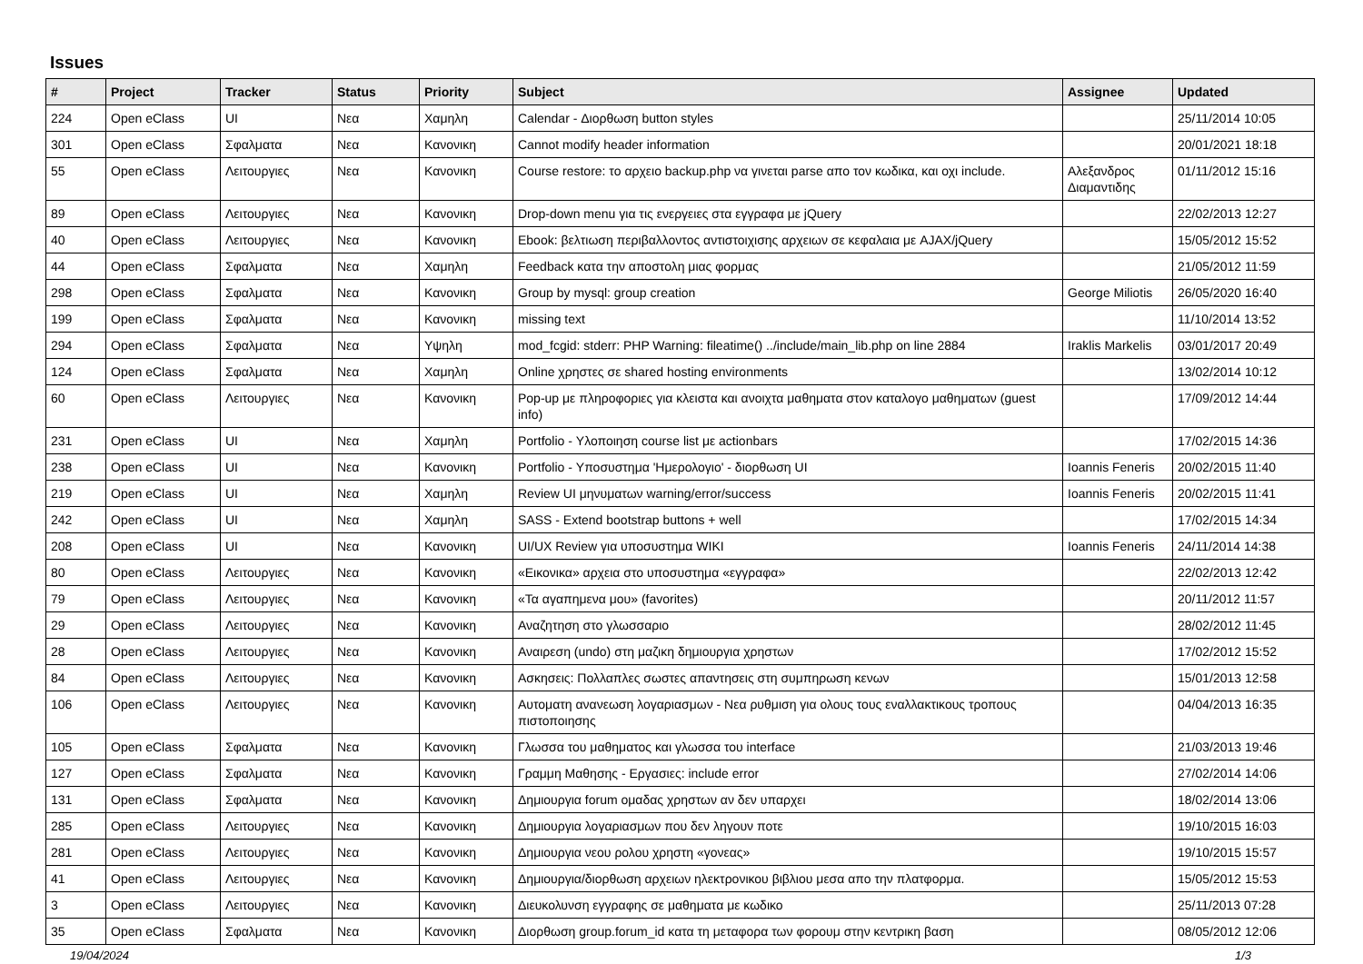Issues
| # | Project | Tracker | Status | Priority | Subject | Assignee | Updated |
| --- | --- | --- | --- | --- | --- | --- | --- |
| 224 | Open eClass | UI | Νεα | Χαμηλη | Calendar - Διορθωση button styles | | 25/11/2014 10:05 |
| 301 | Open eClass | Σφαλματα | Νεα | Κανονικη | Cannot modify header information | | 20/01/2021 18:18 |
| 55 | Open eClass | Λειτουργιες | Νεα | Κανονικη | Course restore: το αρχειο backup.php να γινεται parse απο τον κωδικα, και οχι include. | Αλεξανδρος Διαμαντιδης | 01/11/2012 15:16 |
| 89 | Open eClass | Λειτουργιες | Νεα | Κανονικη | Drop-down menu για τις ενεργειες στα εγγραφα με jQuery | | 22/02/2013 12:27 |
| 40 | Open eClass | Λειτουργιες | Νεα | Κανονικη | Ebook: βελτιωση περιβαλλοντος αντιστοιχισης αρχειων σε κεφαλαια με AJAX/jQuery | | 15/05/2012 15:52 |
| 44 | Open eClass | Σφαλματα | Νεα | Χαμηλη | Feedback κατα την αποστολη μιας φορμας | | 21/05/2012 11:59 |
| 298 | Open eClass | Σφαλματα | Νεα | Κανονικη | Group by mysql: group creation | George Miliotis | 26/05/2020 16:40 |
| 199 | Open eClass | Σφαλματα | Νεα | Κανονικη | missing text | | 11/10/2014 13:52 |
| 294 | Open eClass | Σφαλματα | Νεα | Υψηλη | mod_fcgid: stderr: PHP Warning: fileatime() ../include/main_lib.php on line 2884 | Iraklis Markelis | 03/01/2017 20:49 |
| 124 | Open eClass | Σφαλματα | Νεα | Χαμηλη | Online χρηστες σε shared hosting environments | | 13/02/2014 10:12 |
| 60 | Open eClass | Λειτουργιες | Νεα | Κανονικη | Pop-up με πληροφοριες για κλειστα και ανοιχτα μαθηματα στον καταλογο μαθηματων (guest info) | | 17/09/2012 14:44 |
| 231 | Open eClass | UI | Νεα | Χαμηλη | Portfolio - Υλοποιηση course list με actionbars | | 17/02/2015 14:36 |
| 238 | Open eClass | UI | Νεα | Κανονικη | Portfolio - Υποσυστημα 'Ημερολογιο' - διορθωση UI | Ioannis Feneris | 20/02/2015 11:40 |
| 219 | Open eClass | UI | Νεα | Χαμηλη | Review UI μηνυματων warning/error/success | Ioannis Feneris | 20/02/2015 11:41 |
| 242 | Open eClass | UI | Νεα | Χαμηλη | SASS - Extend bootstrap buttons + well | | 17/02/2015 14:34 |
| 208 | Open eClass | UI | Νεα | Κανονικη | UI/UX Review για υποσυστημα WIKI | Ioannis Feneris | 24/11/2014 14:38 |
| 80 | Open eClass | Λειτουργιες | Νεα | Κανονικη | «Εικονικα» αρχεια στο υποσυστημα «εγγραφα» | | 22/02/2013 12:42 |
| 79 | Open eClass | Λειτουργιες | Νεα | Κανονικη | «Τα αγαπημενα μου» (favorites) | | 20/11/2012 11:57 |
| 29 | Open eClass | Λειτουργιες | Νεα | Κανονικη | Αναζητηση στο γλωσσαριο | | 28/02/2012 11:45 |
| 28 | Open eClass | Λειτουργιες | Νεα | Κανονικη | Αναιρεση (undo) στη μαζικη δημιουργια χρηστων | | 17/02/2012 15:52 |
| 84 | Open eClass | Λειτουργιες | Νεα | Κανονικη | Ασκησεις: Πολλαπλες σωστες απαντησεις στη συμπηρωση κενων | | 15/01/2013 12:58 |
| 106 | Open eClass | Λειτουργιες | Νεα | Κανονικη | Αυτοματη ανανεωση λογαριασμων - Νεα ρυθμιση για ολους τους εναλλακτικους τροπους πιστοποιησης | | 04/04/2013 16:35 |
| 105 | Open eClass | Σφαλματα | Νεα | Κανονικη | Γλωσσα του μαθηματος και γλωσσα του interface | | 21/03/2013 19:46 |
| 127 | Open eClass | Σφαλματα | Νεα | Κανονικη | Γραμμη Μαθησης - Εργασιες: include error | | 27/02/2014 14:06 |
| 131 | Open eClass | Σφαλματα | Νεα | Κανονικη | Δημιουργια forum ομαδας χρηστων αν δεν υπαρχει | | 18/02/2014 13:06 |
| 285 | Open eClass | Λειτουργιες | Νεα | Κανονικη | Δημιουργια λογαριασμων που δεν ληγουν ποτε | | 19/10/2015 16:03 |
| 281 | Open eClass | Λειτουργιες | Νεα | Κανονικη | Δημιουργια νεου ρολου χρηστη «γονεας» | | 19/10/2015 15:57 |
| 41 | Open eClass | Λειτουργιες | Νεα | Κανονικη | Δημιουργια/διορθωση αρχειων ηλεκτρονικου βιβλιου μεσα απο την πλατφορμα. | | 15/05/2012 15:53 |
| 3 | Open eClass | Λειτουργιες | Νεα | Κανονικη | Διευκολυνση εγγραφης σε μαθηματα με κωδικο | | 25/11/2013 07:28 |
| 35 | Open eClass | Σφαλματα | Νεα | Κανονικη | Διορθωση group.forum_id κατα τη μεταφορα των φορουμ στην κεντρικη βαση | | 08/05/2012 12:06 |
19/04/2024 1/3